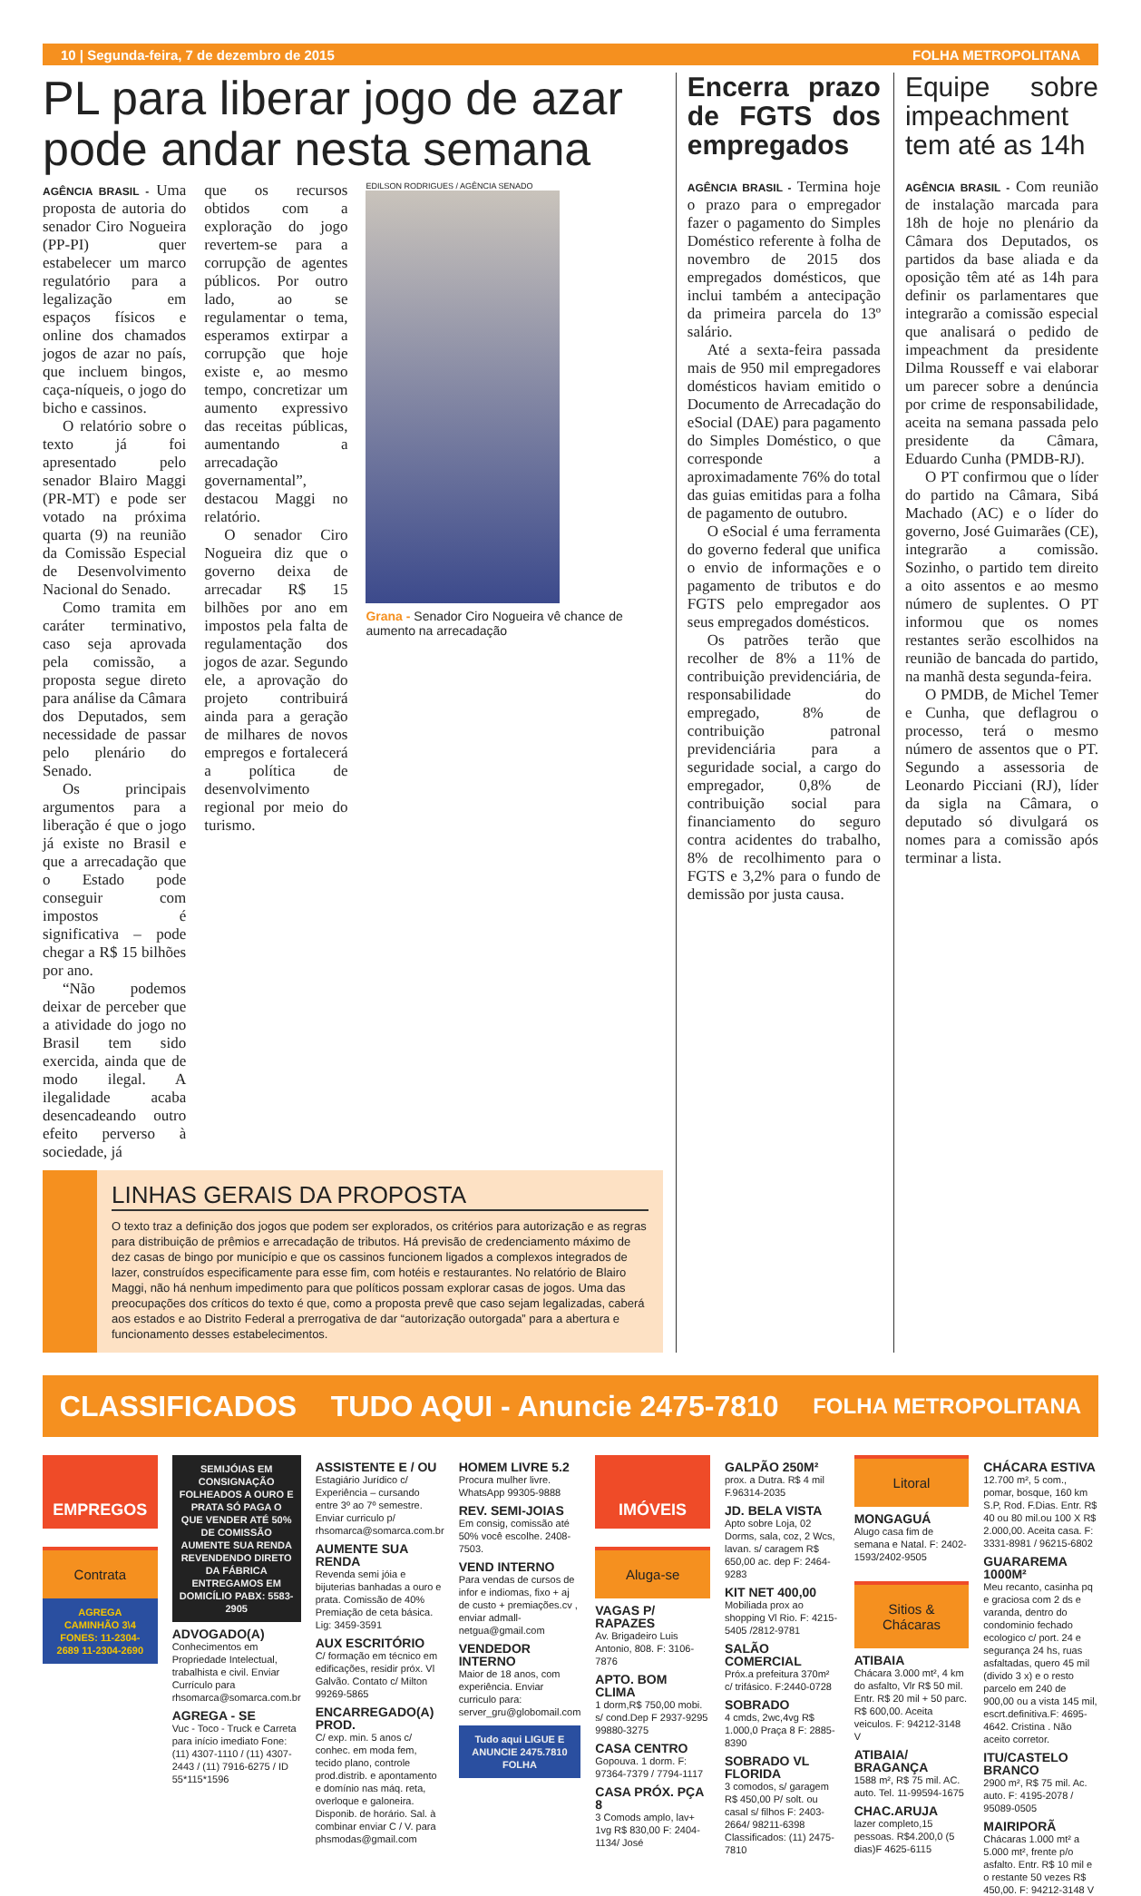10 | Segunda-feira, 7 de dezembro de 2015 FOLHA METROPOLITANA
PL para liberar jogo de azar pode andar nesta semana
AGÊNCIA BRASIL - Uma proposta de autoria do senador Ciro Nogueira (PP-PI) quer estabelecer um marco regulatório para a legalização em espaços físicos e online dos chamados jogos de azar no país, que incluem bingos, caça-níqueis, o jogo do bicho e cassinos.
O relatório sobre o texto já foi apresentado pelo senador Blairo Maggi (PR-MT) e pode ser votado na próxima quarta (9) na reunião da Comissão Especial de Desenvolvimento Nacional do Senado.
Como tramita em caráter terminativo, caso seja aprovada pela comissão, a proposta segue direto para análise da Câmara dos Deputados, sem necessidade de passar pelo plenário do Senado.
Os principais argumentos para a liberação é que o jogo já existe no Brasil e que a arrecadação que o Estado pode conseguir com impostos é significativa – pode chegar a R$ 15 bilhões por ano.
“Não podemos deixar de perceber que a atividade do jogo no Brasil tem sido exercida, ainda que de modo ilegal. A ilegalidade acaba desencadeando outro efeito perverso à sociedade, já
que os recursos obtidos com a exploração do jogo revertem-se para a corrupção de agentes públicos. Por outro lado, ao se regulamentar o tema, esperamos extirpar a corrupção que hoje existe e, ao mesmo tempo, concretizar um aumento expressivo das receitas públicas, aumentando a arrecadação governamental”, destacou Maggi no relatório.
O senador Ciro Nogueira diz que o governo deixa de arrecadar R$ 15 bilhões por ano em impostos pela falta de regulamentação dos jogos de azar. Segundo ele, a aprovação do projeto contribuirá ainda para a geração de milhares de novos empregos e fortalecerá a política de desenvolvimento regional por meio do turismo.
EDILSON RODRIGUES / AGÊNCIA SENADO
Grana - Senador Ciro Nogueira vê chance de aumento na arrecadação
LINHAS GERAIS DA PROPOSTA
O texto traz a definição dos jogos que podem ser explorados, os critérios para autorização e as regras para distribuição de prêmios e arrecadação de tributos. Há previsão de credenciamento máximo de dez casas de bingo por município e que os cassinos funcionem ligados a complexos integrados de lazer, construídos especificamente para esse fim, com hotéis e restaurantes. No relatório de Blairo Maggi, não há nenhum impedimento para que políticos possam explorar casas de jogos. Uma das preocupações dos críticos do texto é que, como a proposta prevê que caso sejam legalizadas, caberá aos estados e ao Distrito Federal a prerrogativa de dar “autorização outorgada” para a abertura e funcionamento desses estabelecimentos.
Encerra prazo de FGTS dos empregados
AGÊNCIA BRASIL - Termina hoje o prazo para o empregador fazer o pagamento do Simples Doméstico referente à folha de novembro de 2015 dos empregados domésticos, que inclui também a antecipação da primeira parcela do 13º salário.
Até a sexta-feira passada mais de 950 mil empregadores domésticos haviam emitido o Documento de Arrecadação do eSocial (DAE) para pagamento do Simples Doméstico, o que corresponde a aproximadamente 76% do total das guias emitidas para a folha de pagamento de outubro.
O eSocial é uma ferramenta do governo federal que unifica o envio de informações e o pagamento de tributos e do FGTS pelo empregador aos seus empregados domésticos.
Os patrões terão que recolher de 8% a 11% de contribuição previdenciária, de responsabilidade do empregado, 8% de contribuição patronal previdenciária para a seguridade social, a cargo do empregador, 0,8% de contribuição social para financiamento do seguro contra acidentes do trabalho, 8% de recolhimento para o FGTS e 3,2% para o fundo de demissão por justa causa.
Equipe sobre impeachment tem até as 14h
AGÊNCIA BRASIL - Com reunião de instalação marcada para 18h de hoje no plenário da Câmara dos Deputados, os partidos da base aliada e da oposição têm até as 14h para definir os parlamentares que integrarão a comissão especial que analisará o pedido de impeachment da presidente Dilma Rousseff e vai elaborar um parecer sobre a denúncia por crime de responsabilidade, aceita na semana passada pelo presidente da Câmara, Eduardo Cunha (PMDB-RJ).
O PT confirmou que o líder do partido na Câmara, Sibá Machado (AC) e o líder do governo, José Guimarães (CE), integrarão a comissão. Sozinho, o partido tem direito a oito assentos e ao mesmo número de suplentes. O PT informou que os nomes restantes serão escolhidos na reunião de bancada do partido, na manhã desta segunda-feira.
O PMDB, de Michel Temer e Cunha, que deflagrou o processo, terá o mesmo número de assentos que o PT. Segundo a assessoria de Leonardo Picciani (RJ), líder da sigla na Câmara, o deputado só divulgará os nomes para a comissão após terminar a lista.
CLASSIFICADOS TUDO AQUI - Anuncie 2475-7810 FOLHA METROPOLITANA
EMPREGOS
Contrata
AGREGA CAMINHÃO 3\4 FONES: 11-2304-2689 11-2304-2690
SEMIJÓIAS EM CONSIGNAÇÃO FOLHEADOS A OURO E PRATA SÓ PAGA O QUE VENDER ATÉ 50% DE COMISSÃO AUMENTE SUA RENDA REVENDENDO DIRETO DA FÁBRICA ENTREGAMOS EM DOMICÍLIO PABX: 5583-2905
ADVOGADO(A)
Conhecimentos em Propriedade Intelectual, trabalhista e civil. Enviar Currículo para rhsomarca@somarca.com.br
AGREGA - SE
Vuc - Toco - Truck e Carreta para início imediato Fone: (11) 4307-1110 / (11) 4307-2443 / (11) 7916-6275 / ID 55*115*1596
ASSISTENTE E / OU
Estagiário Jurídico c/ Experiência – cursando entre 3º ao 7º semestre. Enviar curriculo p/ rhsomarca@somarca.com.br
AUMENTE SUA RENDA
Revenda semi jóia e bijuterias banhadas a ouro e prata. Comissão de 40% Premiação de ceta básica. Lig: 3459-3591
AUX ESCRITÓRIO
C/ formação em técnico em edificações, residir próx. Vl Galvão. Contato c/ Milton 99269-5865
ENCARREGADO(A) PROD.
C/ exp. min. 5 anos c/ conhec. em moda fem, tecido plano, controle prod.distrib. e apontamento e domínio nas máq. reta, overloque e galoneira. Disponib. de horário. Sal. à combinar enviar C / V. para phsmodas@gmail.com
HOMEM LIVRE 5.2
Procura mulher livre. WhatsApp 99305-9888
REV. SEMI-JOIAS
Em consig, comissão até 50% você escolhe. 2408-7503.
VEND INTERNO
Para vendas de cursos de infor e indiomas, fixo + aj de custo + premiações.cv , enviar admall-netgua@gmail.com
VENDEDOR INTERNO
Maior de 18 anos, com experiência. Enviar curriculo para: server_gru@globomail.com
Tudo aqui LIGUE E ANUNCIE 2475.7810 FOLHA
IMÓVEIS
Aluga-se
VAGAS P/ RAPAZES
Av. Brigadeiro Luis Antonio, 808. F: 3106-7876
APTO. BOM CLIMA
1 dorm,R$ 750,00 mobi. s/ cond.Dep F 2937-9295 99880-3275
CASA CENTRO
Gopouva. 1 dorm. F: 97364-7379 / 7794-1117
CASA PRÓX. PÇA 8
3 Comods amplo, lav+ 1vg R$ 830,00 F: 2404-1134/ José
GALPÃO 250M²
prox. a Dutra. R$ 4 mil F.96314-2035
JD. BELA VISTA
Apto sobre Loja, 02 Dorms, sala, coz, 2 Wcs, lavan. s/ caragem R$ 650,00 ac. dep F: 2464-9283
KIT NET 400,00
Mobiliada prox ao shopping Vl Rio. F: 4215-5405 /2812-9781
SALÃO COMERCIAL
Próx.a prefeitura 370m² c/ trifásico. F:2440-0728
SOBRADO
4 cmds, 2wc,4vg R$ 1.000,0 Praça 8 F: 2885-8390
SOBRADO VL FLORIDA
3 comodos, s/ garagem R$ 450,00 P/ solt. ou casal s/ filhos F: 2403-2664/ 98211-6398
Classificados: (11) 2475-7810
Litoral
MONGAGUÁ
Alugo casa fim de semana e Natal. F: 2402-1593/2402-9505
Sitios & Chácaras
ATIBAIA
Chácara 3.000 mt², 4 km do asfalto, Vlr R$ 50 mil. Entr. R$ 20 mil + 50 parc. R$ 600,00. Aceita veiculos. F: 94212-3148 V
ATIBAIA/ BRAGANÇA
1588 m², R$ 75 mil. AC. auto. Tel. 11-99594-1675
CHAC.ARUJA
lazer completo,15 pessoas. R$4.200,0 (5 dias)F 4625-6115
CHÁCARA ESTIVA
12.700 m², 5 com., pomar, bosque, 160 km S.P, Rod. F.Dias. Entr. R$ 40 ou 80 mil.ou 100 X R$ 2.000,00. Aceita casa. F: 3331-8981 / 96215-6802
GUARAREMA 1000M²
Meu recanto, casinha pq e graciosa com 2 ds e varanda, dentro do condominio fechado ecologico c/ port. 24 e segurança 24 hs, ruas asfaltadas, quero 45 mil (divido 3 x) e o resto parcelo em 240 de 900,00 ou a vista 145 mil, escrt.definitiva.F: 4695-4642. Cristina . Não aceito corretor.
ITU/CASTELO BRANCO
2900 m², R$ 75 mil. Ac. auto. F: 4195-2078 / 95089-0505
MAIRIPORÃ
Chácaras 1.000 mt² a 5.000 mt², frente p/o asfalto. Entr. R$ 10 mil e o restante 50 vezes R$ 450,00. F: 94212-3148 V